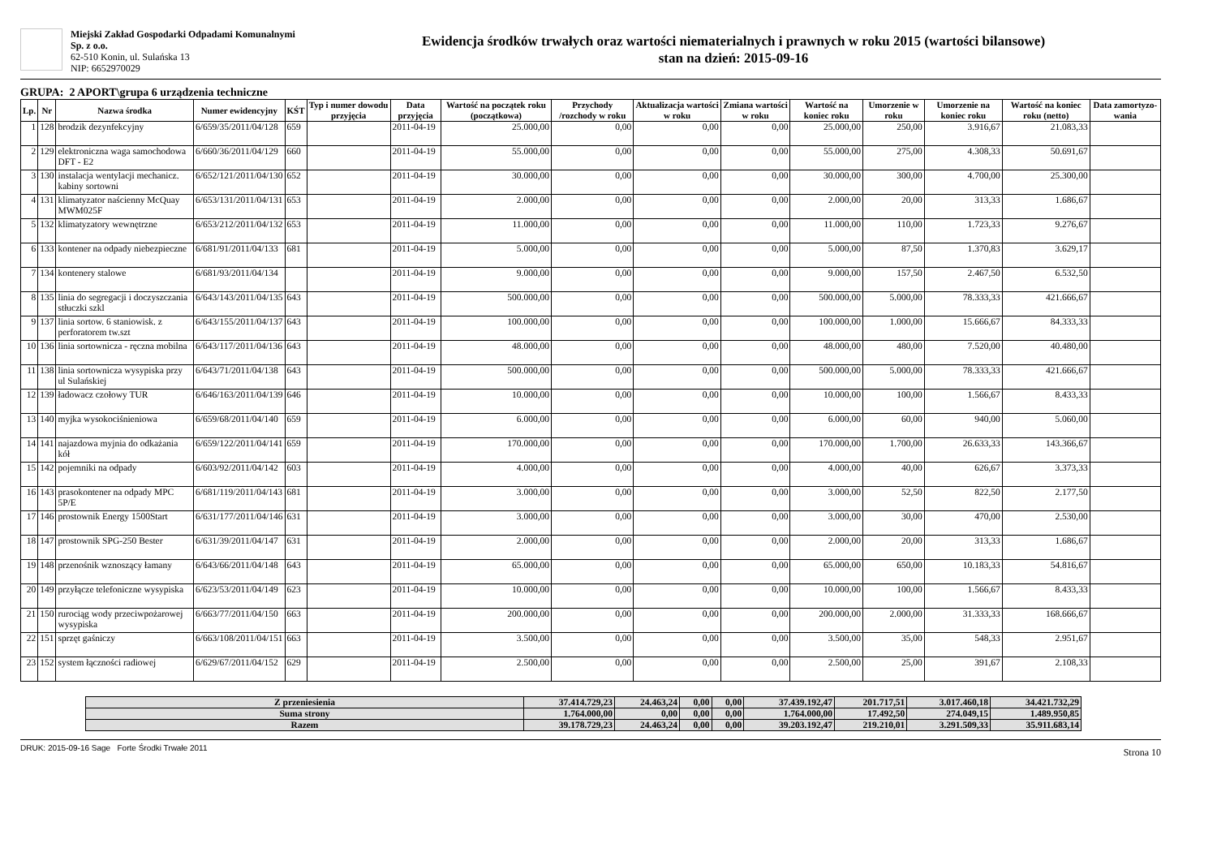Miejski Zakład Gospodarki Odpadami Komunalnymi Sp. z o.o.
62-510 Konin, ul. Sulańska 13
NIP: 6652970029
Ewidencja środków trwałych oraz wartości niematerialnych i prawnych w roku 2015 (wartości bilansowe)
stan na dzień: 2015-09-16
GRUPA: 2 APORT\grupa 6 urządzenia techniczne
| Lp. | Nr | Nazwa środka | Numer ewidencyjny | KŚT | Typ i numer dowodu przyjęcia | Data przyjęcia | Wartość na początek roku (początkowa) | Przychody /rozchody w roku | Aktualizacja wartości w roku | Zmiana wartości w roku | Wartość na koniec roku | Umorzenie w roku | Umorzenie na koniec roku | Wartość na koniec roku (netto) | Data zamortyzo-wania |
| --- | --- | --- | --- | --- | --- | --- | --- | --- | --- | --- | --- | --- | --- | --- | --- |
| 1 | 128 | brodzik dezynfekcyjny | 6/659/35/2011/04/128 | 659 | | 2011-04-19 | 25.000,00 | 0,00 | 0,00 | 0,00 | 25.000,00 | 250,00 | 3.916,67 | 21.083,33 | |
| 2 | 129 | elektroniczna waga samochodowa DFT - E2 | 6/660/36/2011/04/129 | 660 | | 2011-04-19 | 55.000,00 | 0,00 | 0,00 | 0,00 | 55.000,00 | 275,00 | 4.308,33 | 50.691,67 | |
| 3 | 130 | instalacja wentylacji mechanicz. kabiny sortowni | 6/652/121/2011/04/130 | 652 | | 2011-04-19 | 30.000,00 | 0,00 | 0,00 | 0,00 | 30.000,00 | 300,00 | 4.700,00 | 25.300,00 | |
| 4 | 131 | klimatyzator naścienny McQuay MWM025F | 6/653/131/2011/04/131 | 653 | | 2011-04-19 | 2.000,00 | 0,00 | 0,00 | 0,00 | 2.000,00 | 20,00 | 313,33 | 1.686,67 | |
| 5 | 132 | klimatyzatory wewnętrzne | 6/653/212/2011/04/132 | 653 | | 2011-04-19 | 11.000,00 | 0,00 | 0,00 | 0,00 | 11.000,00 | 110,00 | 1.723,33 | 9.276,67 | |
| 6 | 133 | kontener na odpady niebezpieczne | 6/681/91/2011/04/133 | 681 | | 2011-04-19 | 5.000,00 | 0,00 | 0,00 | 0,00 | 5.000,00 | 87,50 | 1.370,83 | 3.629,17 | |
| 7 | 134 | kontenery stalowe | 6/681/93/2011/04/134 | | | 2011-04-19 | 9.000,00 | 0,00 | 0,00 | 0,00 | 9.000,00 | 157,50 | 2.467,50 | 6.532,50 | |
| 8 | 135 | linia do segregacji i doczyszczania stłuczki szkl | 6/643/143/2011/04/135 | 643 | | 2011-04-19 | 500.000,00 | 0,00 | 0,00 | 0,00 | 500.000,00 | 5.000,00 | 78.333,33 | 421.666,67 | |
| 9 | 137 | linia sortow. 6 staniowisk. z perforatorem tw.szt | 6/643/155/2011/04/137 | 643 | | 2011-04-19 | 100.000,00 | 0,00 | 0,00 | 0,00 | 100.000,00 | 1.000,00 | 15.666,67 | 84.333,33 | |
| 10 | 136 | linia sortownicza - ręczna mobilna | 6/643/117/2011/04/136 | 643 | | 2011-04-19 | 48.000,00 | 0,00 | 0,00 | 0,00 | 48.000,00 | 480,00 | 7.520,00 | 40.480,00 | |
| 11 | 138 | linia sortownicza wysypiska przy ul Sulańskiej | 6/643/71/2011/04/138 | 643 | | 2011-04-19 | 500.000,00 | 0,00 | 0,00 | 0,00 | 500.000,00 | 5.000,00 | 78.333,33 | 421.666,67 | |
| 12 | 139 | ładowacz czołowy TUR | 6/646/163/2011/04/139 | 646 | | 2011-04-19 | 10.000,00 | 0,00 | 0,00 | 0,00 | 10.000,00 | 100,00 | 1.566,67 | 8.433,33 | |
| 13 | 140 | myjka wysokociśnieniowa | 6/659/68/2011/04/140 | 659 | | 2011-04-19 | 6.000,00 | 0,00 | 0,00 | 0,00 | 6.000,00 | 60,00 | 940,00 | 5.060,00 | |
| 14 | 141 | najazdowa myjnia do odkażania kół | 6/659/122/2011/04/141 | 659 | | 2011-04-19 | 170.000,00 | 0,00 | 0,00 | 0,00 | 170.000,00 | 1.700,00 | 26.633,33 | 143.366,67 | |
| 15 | 142 | pojemniki na odpady | 6/603/92/2011/04/142 | 603 | | 2011-04-19 | 4.000,00 | 0,00 | 0,00 | 0,00 | 4.000,00 | 40,00 | 626,67 | 3.373,33 | |
| 16 | 143 | prasokontener na odpady MPC 5P/E | 6/681/119/2011/04/143 | 681 | | 2011-04-19 | 3.000,00 | 0,00 | 0,00 | 0,00 | 3.000,00 | 52,50 | 822,50 | 2.177,50 | |
| 17 | 146 | prostownik Energy 1500Start | 6/631/177/2011/04/146 | 631 | | 2011-04-19 | 3.000,00 | 0,00 | 0,00 | 0,00 | 3.000,00 | 30,00 | 470,00 | 2.530,00 | |
| 18 | 147 | prostownik SPG-250 Bester | 6/631/39/2011/04/147 | 631 | | 2011-04-19 | 2.000,00 | 0,00 | 0,00 | 0,00 | 2.000,00 | 20,00 | 313,33 | 1.686,67 | |
| 19 | 148 | przenośnik wznoszący łamany | 6/643/66/2011/04/148 | 643 | | 2011-04-19 | 65.000,00 | 0,00 | 0,00 | 0,00 | 65.000,00 | 650,00 | 10.183,33 | 54.816,67 | |
| 20 | 149 | przyłącze telefoniczne wysypiska | 6/623/53/2011/04/149 | 623 | | 2011-04-19 | 10.000,00 | 0,00 | 0,00 | 0,00 | 10.000,00 | 100,00 | 1.566,67 | 8.433,33 | |
| 21 | 150 | rurociąg wody przeciwpożarowej wysypiska | 6/663/77/2011/04/150 | 663 | | 2011-04-19 | 200.000,00 | 0,00 | 0,00 | 0,00 | 200.000,00 | 2.000,00 | 31.333,33 | 168.666,67 | |
| 22 | 151 | sprzęt gaśniczy | 6/663/108/2011/04/151 | 663 | | 2011-04-19 | 3.500,00 | 0,00 | 0,00 | 0,00 | 3.500,00 | 35,00 | 548,33 | 2.951,67 | |
| 23 | 152 | system łączności radiowej | 6/629/67/2011/04/152 | 629 | | 2011-04-19 | 2.500,00 | 0,00 | 0,00 | 0,00 | 2.500,00 | 25,00 | 391,67 | 2.108,33 | |
| Z przeniesienia | 37.414.729,23 | 24.463,24 | 0,00 | 0,00 | 37.439.192,47 | 201.717,51 | 3.017.460,18 | 34.421.732,29 |
| Suma strony | 1.764.000,00 | 0,00 | 0,00 | 0,00 | 1.764.000,00 | 17.492,50 | 274.049,15 | 1.489.950,85 |
| Razem | 39.178.729,23 | 24.463,24 | 0,00 | 0,00 | 39.203.192,47 | 219.210,01 | 3.291.509,33 | 35.911.683,14 |
DRUK: 2015-09-16 Sage Forte Środki Trwałe 2011 Strona 10